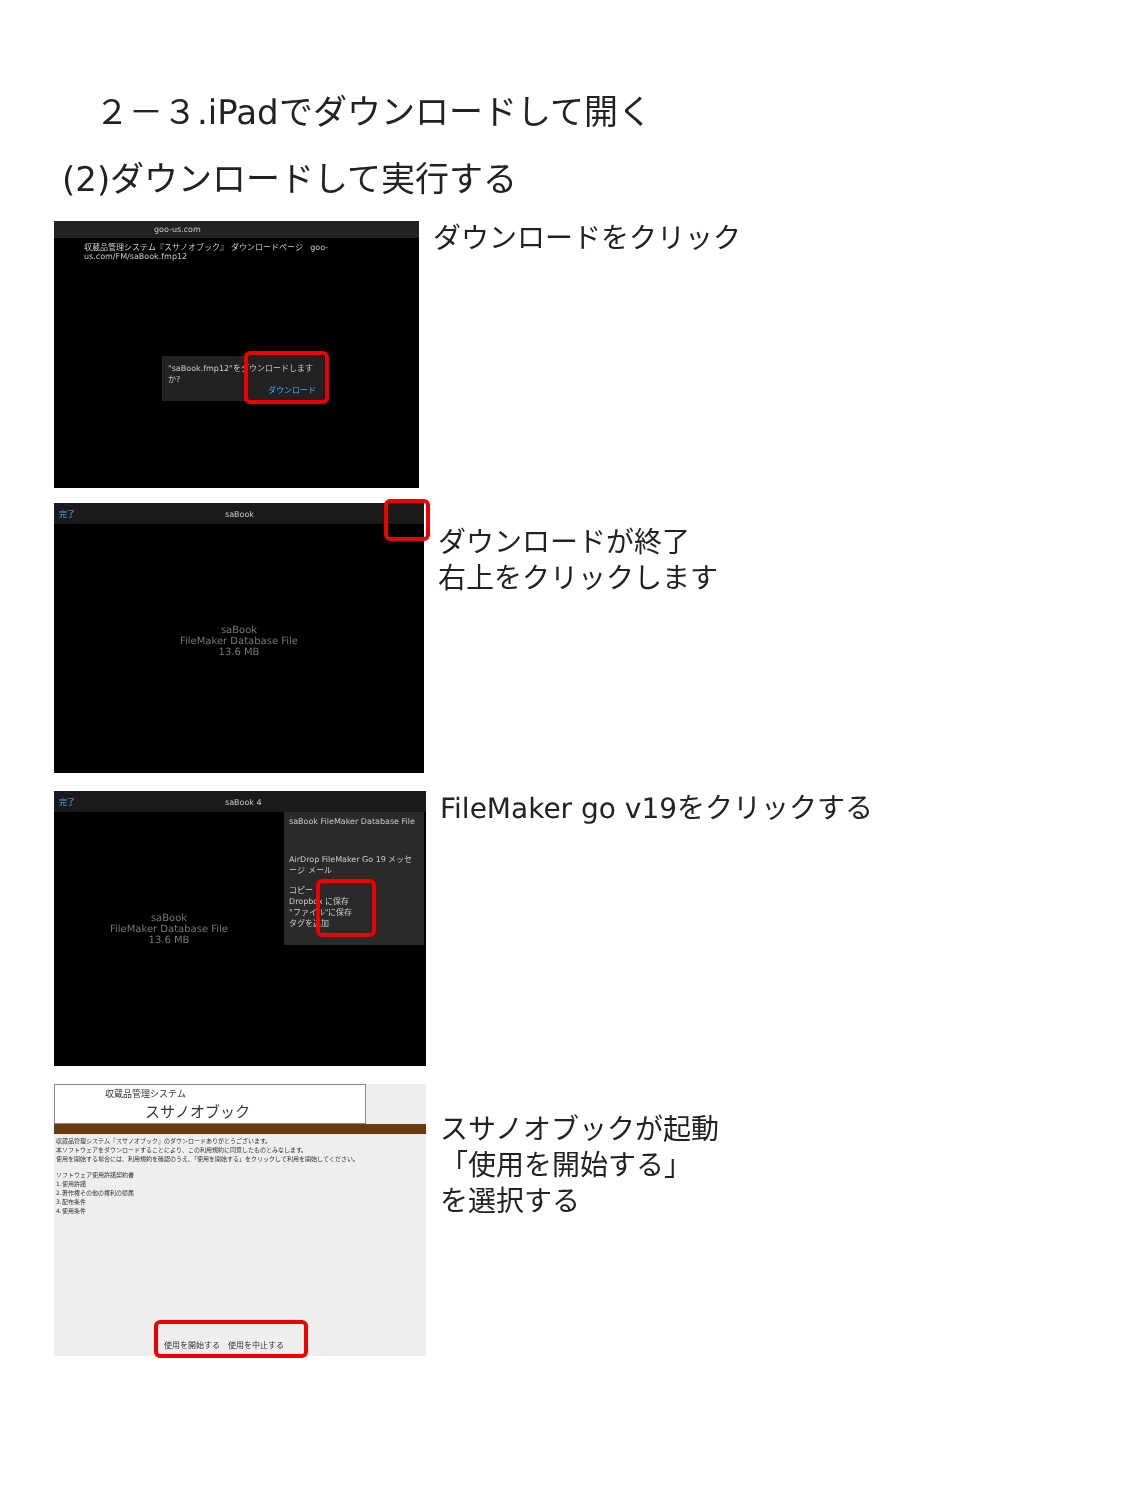２－３.iPadでダウンロードして開く
(2)ダウンロードして実行する
goo-us.com
収蔵品管理システム『スサノオブック』 ダウンロードページ goo-us.com/FM/saBook.fmp12
"saBook.fmp12"をダウンロードしますか?
ダウンロード
ダウンロードをクリック
完了 saBook
saBook
FileMaker Database File
13.6 MB
ダウンロードが終了
右上をクリックします
完了 saBook 4
saBook
FileMaker Database File
13.6 MB
saBook FileMaker Database File
AirDrop FileMaker Go 19 メッセージ メール
コピー
Dropbox に保存
"ファイル"に保存
タグを追加
FileMaker go v19をクリックする
収蔵品管理システム
スサノオブック
収蔵品管理システム『スサノオブック』のダウンロードありがとうございます。
本ソフトウェアをダウンロードすることにより、この利用規約に同意したものとみなします。
使用を開始する場合には、利用規約を確認のうえ、「使用を開始する」をクリックして利用を開始してください。
ソフトウェア使用許諾契約書
1.使用許諾
2.著作権その他の権利の帰属
3.配布条件
4.使用条件
使用を開始する 使用を中止する
スサノオブックが起動
「使用を開始する」
を選択する